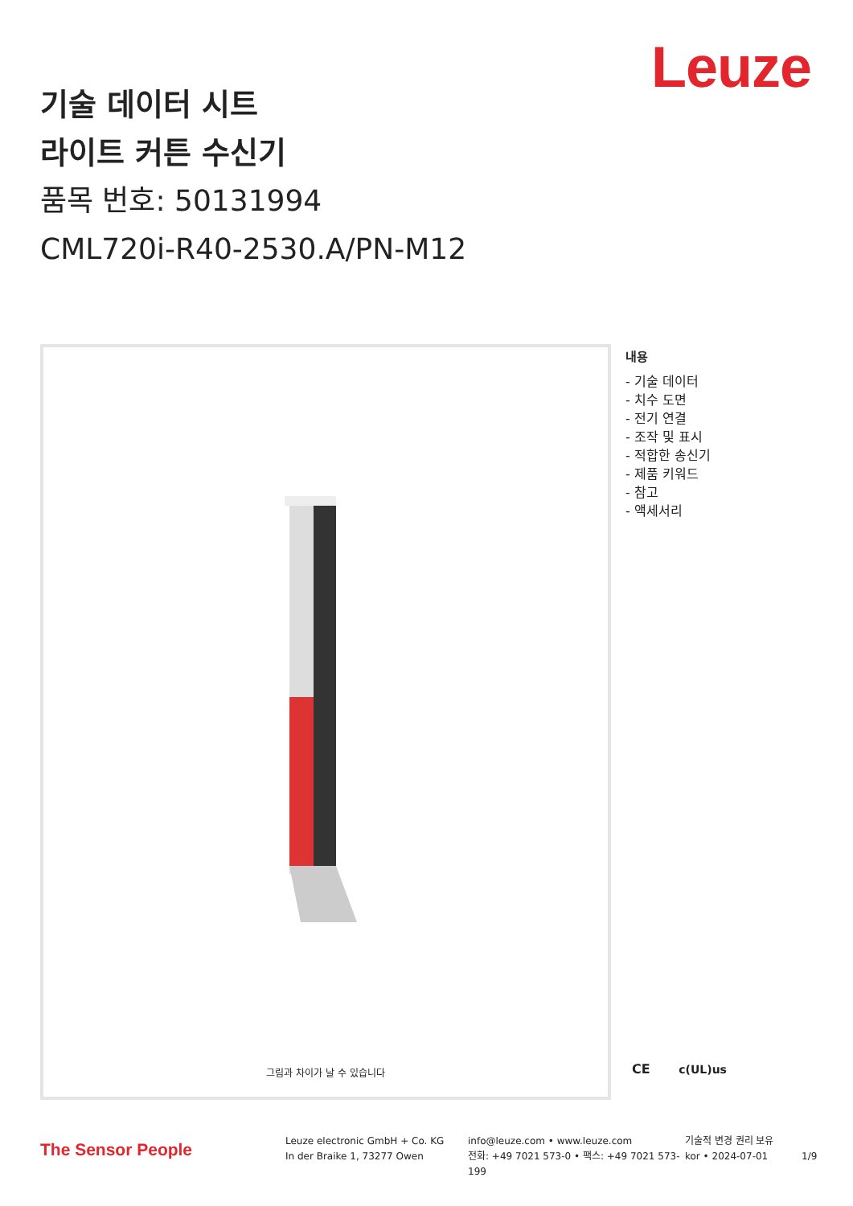Leuze
기술 데이터 시트
라이트 커튼 수신기
품목 번호: 50131994
CML720i-R40-2530.A/PN-M12
그림과 차이가 날 수 있습니다
내용
- 기술 데이터
- 치수 도면
- 전기 연결
- 조작 및 표시
- 적합한 송신기
- 제품 키워드
- 참고
- 액세서리
CE c(UL)us
The Sensor People
Leuze electronic GmbH + Co. KG
In der Braike 1, 73277 Owen
info@leuze.com • www.leuze.com
전화: +49 7021 573-0 • 팩스: +49 7021 573-199
기술적 변경 권리 보유
kor • 2024-07-01
1/9